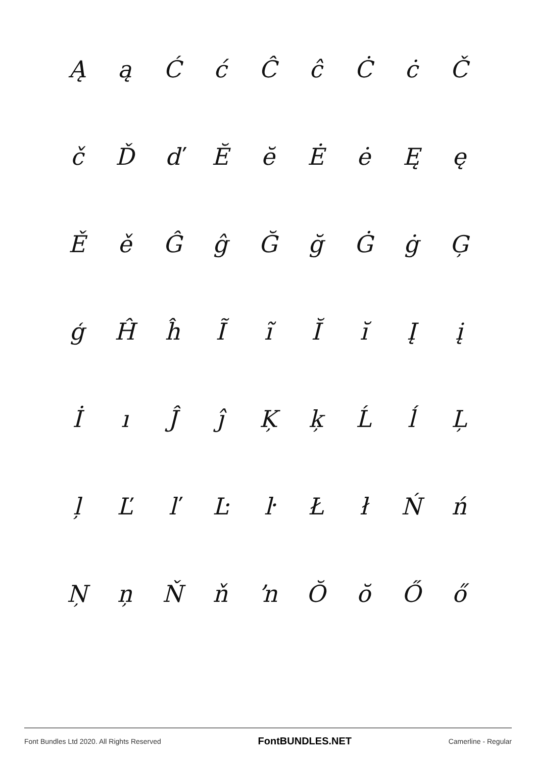Ą ą Ć ć Ĉ ĉ Ċ ċ Č
č Ď ď Ĕ ĕ Ė ė Ę ę
Ě ě Ĝ ĝ Ğ ğ Ġ ġ Ģ
ģ Ĥ ĥ Ĩ ĩ Ĭ ĭ Į į
İ ı Ĵ ĵ Ķ ķ Ĺ ĺ Ļ
ļ Ľ ľ Ŀ ŀ Ł ł Ń ń
Ņ ņ Ň ň ŉ Ŏ ŏ Ő ő
Font Bundles Ltd 2020. All Rights Reserved FontBUNDLES.NET Camerline - Regular